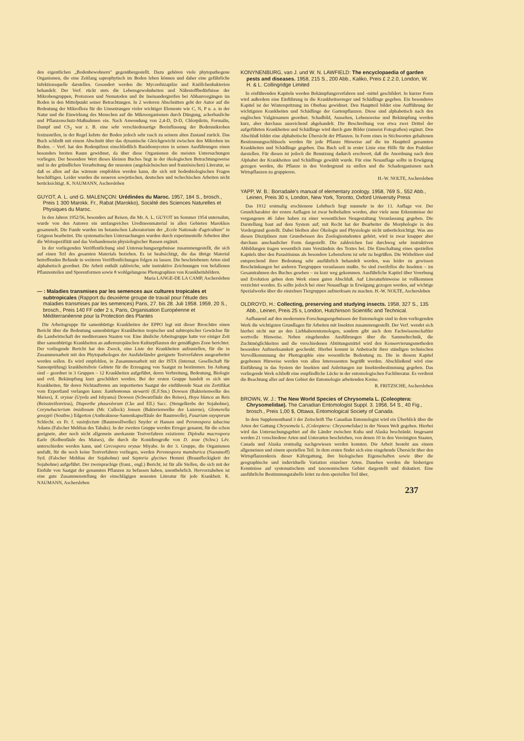den eigentlichen „Bodenbewohnern" gegenübergestellt. Dazu gehören viele phytopathogene Organismen, die eine Zeitlang saprophytisch im Boden leben können und daher eine gefährliche Infektionsquelle darstellen. Gesondert werden die Mycorrhizapilze und Knöllchenbakterien behandelt. Der Verf. rückt stets die Lebensgewohnheiten und Nährstoffbedürfnisse der Mikrobengruppen, Protozoen und Nematoden und ihr Ineinandergreifen bei Abbauvorgängen im Boden in den Mittelpunkt seiner Betrachtungen. In 2 weiteren Abschnitten geht der Autor auf die Bedeutung der Mikroflora für die Umsetzungen vieler wichtiger Elemente wie C, N, P u. a. in der Natur und die Einwirkung des Menschen auf die Mikroorganismen durch Düngung, ackerbauliche und Pflanzenschutz-Maßnahmen ein. Nach Anwendung von 2,4-D, D-D, Chlorpikrin, Formalin, Dampf und CS<sub>2</sub> war z. B. eine sehr verschiedenartige Beeinflussung der Bodenmikroben festzustellen, in der Regel kehrte der Boden jedoch sehr rasch zu seinem alten Zustand zurück. Das Buch schließt mit einem Abschnitt über das dynamische Gleichgewicht zwischen den Mikroben im Boden. – Verf. hat den Bodenpilzen einschließlich Basidiomyceten in seinen Ausführungen einen besonders breiten Raum gewidmet, da über diese Organismen die meisten Untersuchungen vorliegen. Der besondere Wert dieses kleinen Buches liegt in der ökologischen Betrachtungsweise und in der gründlichen Verarbeitung der neuesten (angelsächsischen und französischen) Literatur, so daß es allen auf das wärmste empfohlen werden kann, die sich mit bodenbiologischen Fragen beschäftigen. Leider wurden die neueren sowjetischen, deutschen und tschechischen Arbeiten nicht berücksichtigt. K. NAUMANN, Aschersleben
GUYOT, A. L. und G. MALENÇON: Urédinées du Maroc. 1957, 184 S., brosch., Preis 1 300 Marokk. Fr., Rabat (Marokko), Société des Sciences Naturelles et Physiques du Maroc.
In den Jahren 1952/56, besonders auf Reisen, die Mr. A. L. GUYOT im Sommer 1954 unternahm, wurde von den Autoren ein umfangreiches Uredineenmaterial in allen Gebieten Marokkos gesammelt. Die Funde wurden im botanischen Laboratorium der „Ecole Nationale d'agriculture" in Grignon bearbeitet. Die systematischen Untersuchungen wurden durch experimentelle Arbeiten über die Wirtsspezifität und das Vorhandensein physiologischer Rassen ergänzt.
In der vorliegenden Veröffentlichung sind Untersuchungsergebnisse zusammengestellt, die sich auf einen Teil des gesamten Materials beziehen. Es ist beabsichtigt, die das übrige Material betreffenden Befunde in weiteren Veröffentlichungen folgen zu lassen. Die beschriebenen Arten sind alphabetisch geordnet. Die Arbeit enthält zahlreiche, sehr instruktive Zeichnungen von befallenen Pflanzenteilen und Sporenformen sowie 8 wohlgelungene Photographien von Krankheitsbildern.
Maria LANGE-DE LA CAMP, Aschersleben
— : Maladies transmises par les semences aux cultures tropicales et subtropicales (Rapport du deuxième groupe de travail pour l'étude des maladies transmises par les semences) Paris, 27. bis 28. Juli 1958. 1959, 20 S., brosch., Preis 140 FF oder 2 s, Paris, Organisation Européenne et Méditerranéenne pour la Protection des Plantes
Die Arbeitsgruppe für samenbürtige Krankheiten der EPPO legt mit dieser Broschüre einen Bericht über die Bedeutung samenbürtiger Krankheiten tropischer und subtropischer Gewächse für die Landwirtschaft der mediterranen Staaten vor. Eine ähnliche Arbeitsgruppe hatte vor einiger Zeit über samenbürtige Krankheiten an außereuropäischen Kulturpflanzen der gemäßigten Zone berichtet. Der vorliegende Bericht hat den Zweck, eine Liste der Krankheiten aufzustellen, für die in Zusammenarbeit mit den Phytopathologen der Ausfuhrländer geeignete Testverfahren ausgearbeitet werden sollen. Es wird empfohlen, in Zusammenarbeit mit der ISTA (Internat. Gesellschaft für Samenprüfung) krankheitsfreie Gebiete für die Erzeugung von Saatgut zu bestimmen. Im Anhang sind – geordnet in 3 Gruppen – 12 Krankheiten aufgeführt, deren Verbreitung, Bedeutung, Biologie und evtl. Bekämpfung kurz geschildert werden. Bei der ersten Gruppe handelt es sich um Krankheiten, für deren Nichtauftreten am importierten Saatgut der einführende Staat ein Zertifikat vom Exportland verlangen kann: Xanthomonas stewartii (E.F.Sm.) Dowson (Bakterienwelke des Maises), X. oryzae (Uyeda and Ishyama) Dowson (Schwarzfäule des Reises), Hoya blanca an Reis (Reisstreifenvirus), Diaporthe phaseolorum (Cke and Ell.) Sacc. (Stengelkrebs der Sojabohne), Corynebacterium insidiosum (Mc Cullock) Jensen (Bakterienwelke der Luzerne), Glomerella gossypii (Southw.) Edgerton (Anthraknose-Samenkapselfäule der Baumwolle), Fusarium oxysporum Schlecht. ex Fr. f. vasinfectum (Baumwollwelke) Snyder et Hansen und Peronospora tabacina Adams (Falscher Mehltau des Tabaks). In der zweiten Gruppe werden Erreger genannt, für die schon geeignete, aber noch nicht allgemein anerkannte Testverfahren existieren: Diplodia macrospora Earle (Kolbenfäule des Maises), die durch die Konidiengroße von D. zeae (Schw.) Lév. unterschieden werden kann, und Cercospora oryzae Miyabe. In der 3. Gruppe, die Organismen umfaßt, für die noch keine Testverfahren vorliegen, werden Peronospora manshurica (Naoumoff) Syd. (Falscher Mehltau der Sojabohne) und Septoria glycines Hemmi (Braunfleckigkeit der Sojabohne) aufgeführt. Der zweisprachige (franz., engl.) Bericht, ist für alle Stellen, die sich mit der Einfuhr von Saatgut der genannten Pflanzen zu befassen haben, unentbehrlich. Hervorzuheben ist eine gute Zusammenstellung der einschlägigen neuesten Literatur für jede Krankheit. K. NAUMANN, Aschersleben
KONYNENBURG, van J. und W. N. LAWFIELD: The encyclopaedia of garden pests and diseases. 1958, 215 S., 200 Abb., Kaliko, Preis £ 2.2.0, London, W. H. & L. Collingridge Limited
In einführenden Kapiteln werden Bekämpfungsverfahren und -mittel geschildert. In kurzer Form wird außerdem eine Einführung in die Krankheitserreger und Schädlinge gegeben. Ein besonderes Kapitel ist der Winterspritzung im Obstbau gewidmet. Den Hauptteil bildet eine Aufführung der wichtigsten Krankheiten und Schädlinge der Gartenpflanzen. Diese sind alphabetisch nach den englischen Vulgärnamen geordnet. Schadbild, Aussehen, Lebensweise und Bekämpfung werden kurz, aber durchaus ausreichend abgehandelt. Die Beschreibung von etwa zwei Drittel der aufgeführten Krankheiten und Schädlinge wird durch gute Bilder (zumeist Fotografien) ergänzt. Den Abschluß bildet eine alphabetische Übersicht der Pflanzen. In Form eines in Stichworten gehaltenen Bestimmungsschlüssels werden für jede Pflanze Hinweise auf die im Hauptteil genannten Krankheiten und Schädlinge gegeben. Das Buch soll in erster Linie eine Hilfe für den Praktiker darstellen. Für diesen ist jedoch die Benutzung dadurch erschwert, daß die Anordnung nach dem Alphabet der Krankheiten und Schädlinge gewählt wurde. Für eine Neuauflage sollte in Erwägung gezogen werden, die Pflanze in den Vordergrund zu stellen und die Schadorganismen nach Wirtspflanzen zu gruppieren.
H.-W. NOLTE, Aschersleben
YAPP, W. B.: Borradaile's manual of elementary zoology. 1958, 769 S., 552 Abb., Leinen, Preis 30 s, London, New York, Toronto, Oxford University Press
Das 1912 erstmalig erschienene Lehrbuch liegt nunmehr in der 13. Auflage vor. Der Grundcharakter der ersten Auflagen ist zwar beibehalten worden, aber viele neue Erkenntnisse der vergangenen 46 Jahre haben zu einer wesentlichen Neugestaltung Veranlassung gegeben. Die Darstellung baut auf dem System auf; mit Recht hat der Bearbeiter die Morphologie in den Vordergrund gestellt. Dabei bleiben aber Ökologie und Physiologie nicht unberücksichtigt. Was aus diesen Disziplinen zum Grundwissen des Zoologiestudenten gehört, wird in zwar knapper aber durchaus anschaulicher Form dargestellt. Die zahlreichen fast durchweg sehr instruktiven Abbildungen tragen wesentlich zum Verständnis des Textes bei. Die Einschaltung eines speziellen Kapitels über den Parasitismus als besondere Lebensform ist sehr zu begrüßen. Die Wirbeltiere sind entsprechend ihrer Bedeutung sehr ausführlich behandelt worden, was leider zu gewissen Beschränkungen bei anderen Tiergruppen veranlassen mußte. So sind zweifellos die Insekten – im Gesamtrahmen des Buches gesehen – zu kurz weg gekommen. Ausführliche Kapitel über Vererbung und Evolution geben dem Werk einen guten Abschluß. Auf Literaturhinweise ist vollkommen verzichtet worden. Es sollte jedoch bei einer Neuauflage in Erwägung gezogen werden, auf wichtige Spezialwerke über die einzelnen Tiergruppen aufmerksam zu machen. H.-W. NOLTE, Aschersleben
OLDROYD, H.: Collecting, preserving and studying insects. 1958, 327 S., 135 Abb., Leinen, Preis 25 s, London, Hutchinson Scientific and Technical.
Aufbauend auf den modernsten Forschungsergebnissen der Entomologie sind in dem vorliegenden Werk die wichtigsten Grundlagen für Arbeiten mit Insekten zusammengestellt. Der Verf. wendet sich hierbei nicht nur an den Liebhaberentomologen, sondern gibt auch dem Fachwissenschaftler wertvolle Hinweise. Neben eingehenden Ausführungen über die Sammeltechnik, die Zuchtmöglichkeiten und die verschiedenen Abtötungsmittel wird den Konservierungsmethoden besondere Aufmerksamkeit geschenkt. Hierbei kommt in Anbetracht ihrer ständigen technischen Vervollkommnung der Photographie eine wesentliche Bedeutung zu. Die in diesem Kapitel gegebenen Hinweise werden von allen Interessenten begrüßt werden. Abschließend wird eine Einführung in das System der Insekten und Anleitungen zur Insektenbestimmung gegeben. Das vorliegende Werk schließt eine empfindliche Lücke in der entomologischen Fachliteratur. Es verdient die Beachtung aller auf dem Gebiet der Entomologie arbeitenden Kreise.
R. FRITZSCHE, Aschersleben
BROWN, W. J.: The New World Species of Chrysomela L. (Coleoptera: Chrysomelidae). The Canadian Entomologist Suppl. 3. 1956, 54 S., 40 Fig., brosch., Preis 1,00 $, Ottawa, Entomological Society of Canada.
In dem Supplementband 3 der Zeitschrift The Canadian Entomologist wird ein Überblick über die Arten der Gattung Chrysomela L. (Coleoptera: Chrysomelidae) in der Neuen Welt gegeben. Hierbei wird das Untersuchungsgebiet auf die Länder zwischen Kuba und Alaska beschränkt. Insgesamt werden 21 verschiedene Arten und Unterarten beschrieben, von denen 10 in den Vereinigten Staaten, Canada und Alaska erstmalig nachgewiesen werden konnten. Die Arbeit besteht aus einem allgemeinen und einem speziellen Teil. In dem ersten findet sich eine eingehende Übersicht über den Wirtspflanzenkreis dieser Käfergattung, ihre biologischen Eigenschaften sowie über die geographische und induviduelle Variation einzelner Arten. Daneben werden die bisherigen Kenntnisse auf systematischem und taxonomischem Gebiet dargestellt und diskutiert. Eine ausführliche Bestimmungstabelle leitet zu dem speziellen Teil über,
237